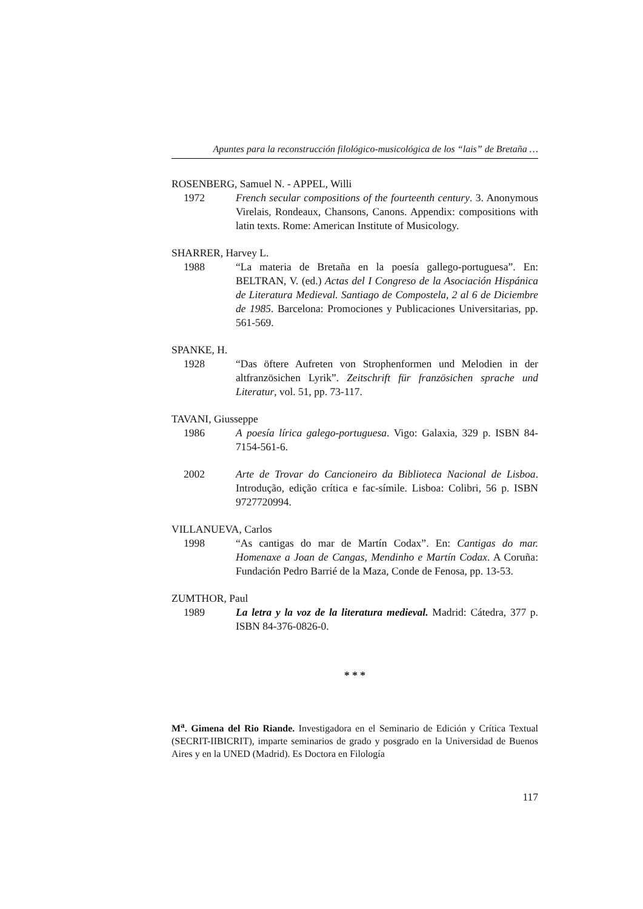Apuntes para la reconstrucción filológico-musicológica de los “lais” de Bretaña …
ROSENBERG, Samuel N. - APPEL, Willi
1972 French secular compositions of the fourteenth century. 3. Anonymous Virelais, Rondeaux, Chansons, Canons. Appendix: compositions with latin texts. Rome: American Institute of Musicology.
SHARRER, Harvey L.
1988 “La materia de Bretaña en la poesía gallego-portuguesa”. En: BELTRAN, V. (ed.) Actas del I Congreso de la Asociación Hispánica de Literatura Medieval. Santiago de Compostela, 2 al 6 de Diciembre de 1985. Barcelona: Promociones y Publicaciones Universitarias, pp. 561-569.
SPANKE, H.
1928 “Das öftere Aufreten von Strophenformen und Melodien in der altfranzösichen Lyrik”. Zeitschrift für französichen sprache und Literatur, vol. 51, pp. 73-117.
TAVANI, Giusseppe
1986 A poesía lírica galego-portuguesa. Vigo: Galaxia, 329 p. ISBN 84-7154-561-6.
2002 Arte de Trovar do Cancioneiro da Biblioteca Nacional de Lisboa. Introdução, edição crítica e fac-símile. Lisboa: Colibri, 56 p. ISBN 9727720994.
VILLANUEVA, Carlos
1998 “As cantigas do mar de Martín Codax”. En: Cantigas do mar. Homenaxe a Joan de Cangas, Mendinho e Martín Codax. A Coruña: Fundación Pedro Barrié de la Maza, Conde de Fenosa, pp. 13-53.
ZUMTHOR, Paul
1989 La letra y la voz de la literatura medieval. Madrid: Cátedra, 377 p. ISBN 84-376-0826-0.
* * *
M<sup>a</sup>. Gimena del Rio Riande. Investigadora en el Seminario de Edición y Crítica Textual (SECRIT-IIBICRIT), imparte seminarios de grado y posgrado en la Universidad de Buenos Aires y en la UNED (Madrid). Es Doctora en Filología
117